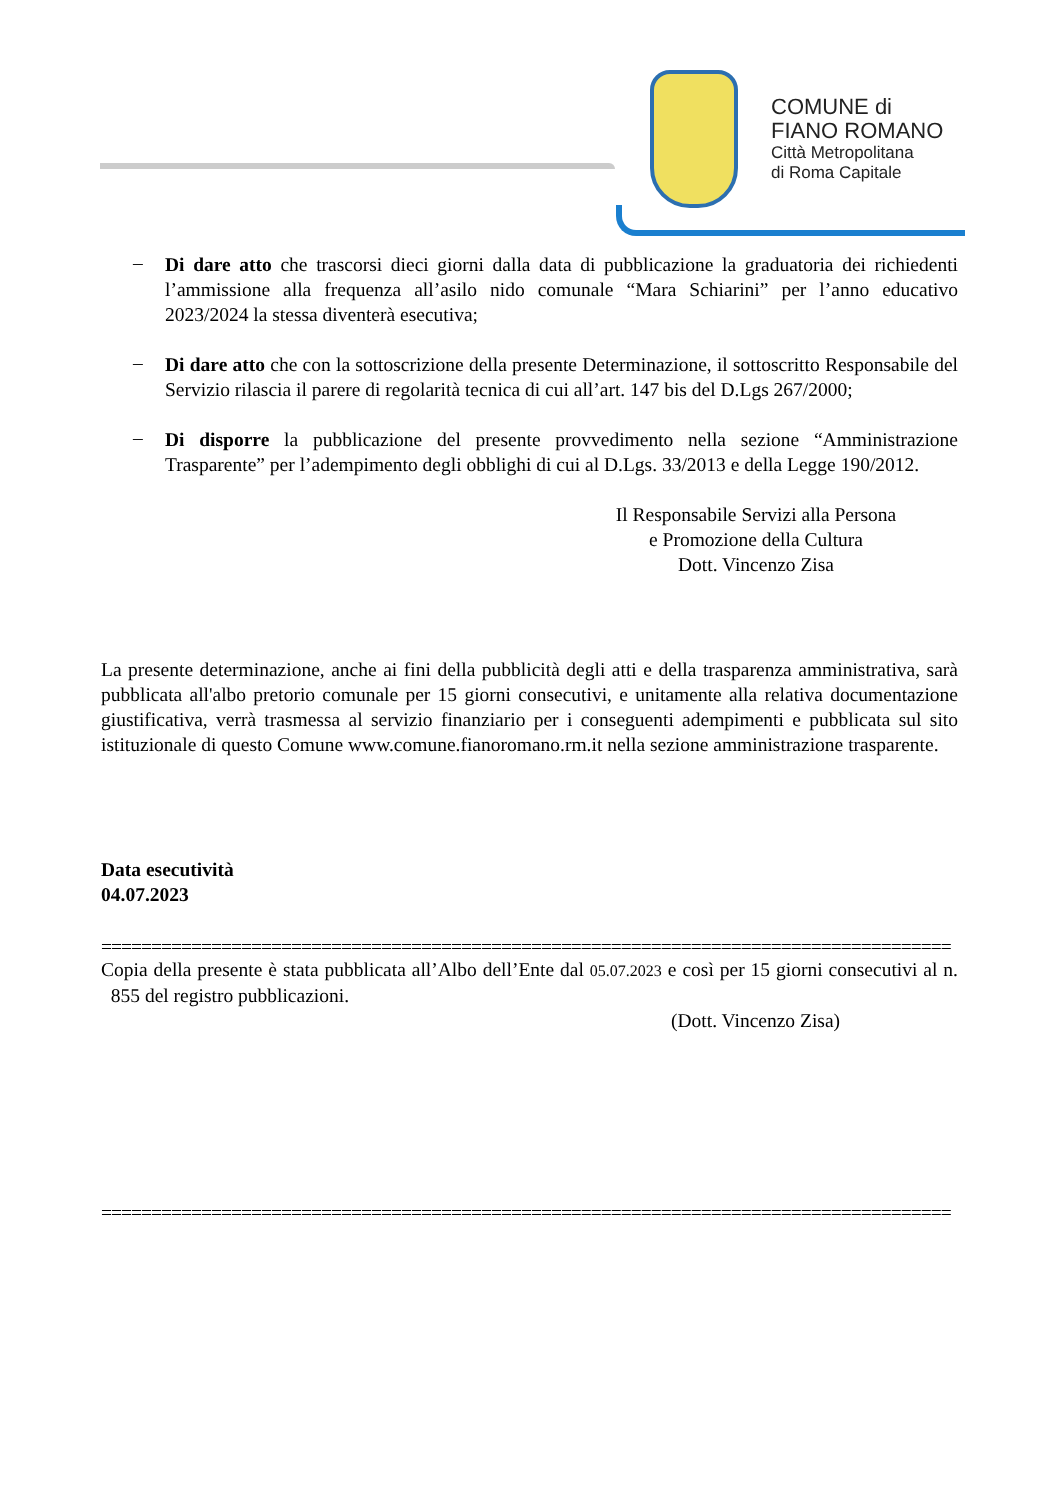COMUNE di
FIANO ROMANO
Città Metropolitana
di Roma Capitale
–
Di dare atto che trascorsi dieci giorni dalla data di pubblicazione la graduatoria dei richiedenti l’ammissione alla frequenza all’asilo nido comunale “Mara Schiarini” per l’anno educativo 2023/2024 la stessa diventerà esecutiva;
–
Di dare atto che con la sottoscrizione della presente Determinazione, il sottoscritto Responsabile del Servizio rilascia il parere di regolarità tecnica di cui all’art. 147 bis del D.Lgs 267/2000;
–
Di disporre la pubblicazione del presente provvedimento nella sezione “Amministrazione Trasparente” per l’adempimento degli obblighi di cui al D.Lgs. 33/2013 e della Legge 190/2012.
Il Responsabile Servizi alla Persona
e Promozione della Cultura
Dott. Vincenzo Zisa
La presente determinazione, anche ai fini della pubblicità degli atti e della trasparenza amministrativa, sarà pubblicata all'albo pretorio comunale per 15 giorni consecutivi, e unitamente alla relativa documentazione giustificativa, verrà trasmessa al servizio finanziario per i conseguenti adempimenti e pubblicata sul sito istituzionale di questo Comune www.comune.fianoromano.rm.it nella sezione amministrazione trasparente.
Data esecutività
04.07.2023
=====================================================================================
Copia della presente è stata pubblicata all’Albo dell’Ente dal 05.07.2023 e così per 15 giorni consecutivi al n. 855 del registro pubblicazioni.
(Dott. Vincenzo Zisa)
=====================================================================================